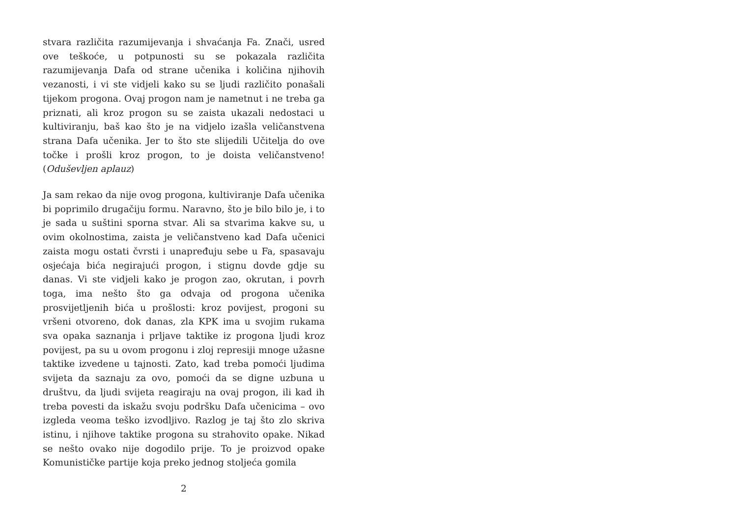stvara različita razumijevanja i shvaćanja Fa. Znači, usred ove teškoće, u potpunosti su se pokazala različita razumijevanja Dafa od strane učenika i količina njihovih vezanosti, i vi ste vidjeli kako su se ljudi različito ponašali tijekom progona. Ovaj progon nam je nametnut i ne treba ga priznati, ali kroz progon su se zaista ukazali nedostaci u kultiviranju, baš kao što je na vidjelo izašla veličanstvena strana Dafa učenika. Jer to što ste slijedili Učitelja do ove točke i prošli kroz progon, to je doista veličanstveno! (Oduševljen aplauz)
Ja sam rekao da nije ovog progona, kultiviranje Dafa učenika bi poprimilo drugačiju formu. Naravno, što je bilo bilo je, i to je sada u suštini sporna stvar. Ali sa stvarima kakve su, u ovim okolnostima, zaista je veličanstveno kad Dafa učenici zaista mogu ostati čvrsti i unapređuju sebe u Fa, spasavaju osjećaja bića negirajući progon, i stignu dovde gdje su danas. Vi ste vidjeli kako je progon zao, okrutan, i povrh toga, ima nešto što ga odvaja od progona učenika prosvijetljenih bića u prošlosti: kroz povijest, progoni su vršeni otvoreno, dok danas, zla KPK ima u svojim rukama sva opaka saznanja i prljave taktike iz progona ljudi kroz povijest, pa su u ovom progonu i zloj represiji mnoge užasne taktike izvedene u tajnosti. Zato, kad treba pomoći ljudima svijeta da saznaju za ovo, pomoći da se digne uzbuna u društvu, da ljudi svijeta reagiraju na ovaj progon, ili kad ih treba povesti da iskažu svoju podršku Dafa učenicima – ovo izgleda veoma teško izvodljivo. Razlog je taj što zlo skriva istinu, i njihove taktike progona su strahovito opake. Nikad se nešto ovako nije dogodilo prije. To je proizvod opake Komunističke partije koja preko jednog stoljeća gomila
2